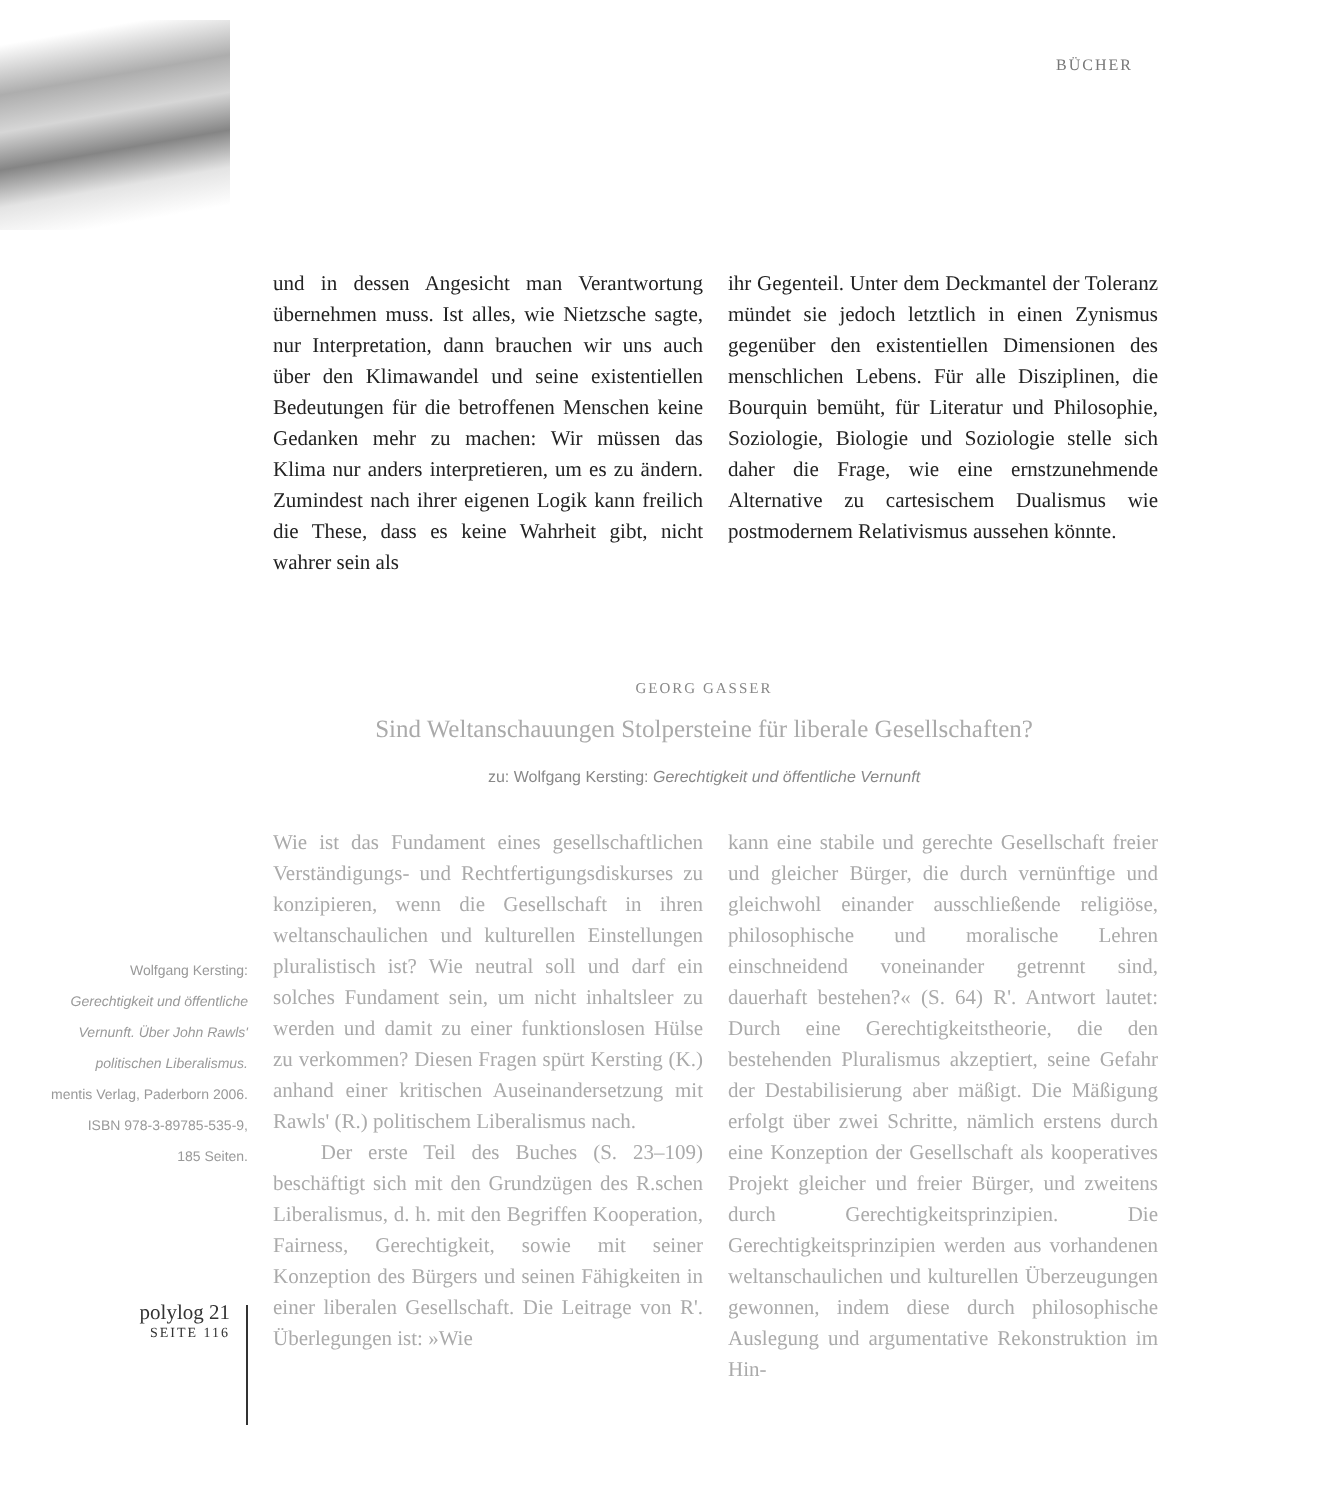BÜCHER
und in dessen Angesicht man Verantwortung übernehmen muss. Ist alles, wie Nietzsche sagte, nur Interpretation, dann brauchen wir uns auch über den Klimawandel und seine existentiellen Bedeutungen für die betroffenen Menschen keine Gedanken mehr zu machen: Wir müssen das Klima nur anders interpretieren, um es zu ändern. Zumindest nach ihrer eigenen Logik kann freilich die These, dass es keine Wahrheit gibt, nicht wahrer sein als
ihr Gegenteil. Unter dem Deckmantel der Toleranz mündet sie jedoch letztlich in einen Zynismus gegenüber den existentiellen Dimensionen des menschlichen Lebens. Für alle Disziplinen, die Bourquin bemüht, für Literatur und Philosophie, Soziologie, Biologie und Soziologie stelle sich daher die Frage, wie eine ernstzunehmende Alternative zu cartesischem Dualismus wie postmodernem Relativismus aussehen könnte.
GEORG GASSER
Sind Weltanschauungen Stolpersteine für liberale Gesellschaften?
zu: Wolfgang Kersting: Gerechtigkeit und öffentliche Vernunft
Wolfgang Kersting:
Gerechtigkeit und öffentliche Vernunft. Über John Rawls' politischen Liberalismus.
mentis Verlag, Paderborn 2006.
ISBN 978-3-89785-535-9,
185 Seiten.
Wie ist das Fundament eines gesellschaftlichen Verständigungs- und Rechtfertigungsdiskurses zu konzipieren, wenn die Gesellschaft in ihren weltanschaulichen und kulturellen Einstellungen pluralistisch ist? Wie neutral soll und darf ein solches Fundament sein, um nicht inhaltsleer zu werden und damit zu einer funktionslosen Hülse zu verkommen? Diesen Fragen spürt Kersting (K.) anhand einer kritischen Auseinandersetzung mit Rawls' (R.) politischem Liberalismus nach.
Der erste Teil des Buches (S. 23–109) beschäftigt sich mit den Grundzügen des R.schen Liberalismus, d. h. mit den Begriffen Kooperation, Fairness, Gerechtigkeit, sowie mit seiner Konzeption des Bürgers und seinen Fähigkeiten in einer liberalen Gesellschaft. Die Leitrage von R'. Überlegungen ist: »Wie
kann eine stabile und gerechte Gesellschaft freier und gleicher Bürger, die durch vernünftige und gleichwohl einander ausschließende religiöse, philosophische und moralische Lehren einschneidend voneinander getrennt sind, dauerhaft bestehen?« (S. 64) R'. Antwort lautet: Durch eine Gerechtigkeitstheorie, die den bestehenden Pluralismus akzeptiert, seine Gefahr der Destabilisierung aber mäßigt. Die Mäßigung erfolgt über zwei Schritte, nämlich erstens durch eine Konzeption der Gesellschaft als kooperatives Projekt gleicher und freier Bürger, und zweitens durch Gerechtigkeitsprinzipien. Die Gerechtigkeitsprinzipien werden aus vorhandenen weltanschaulichen und kulturellen Überzeugungen gewonnen, indem diese durch philosophische Auslegung und argumentative Rekonstruktion im Hin-
polylog 21
SEITE 116